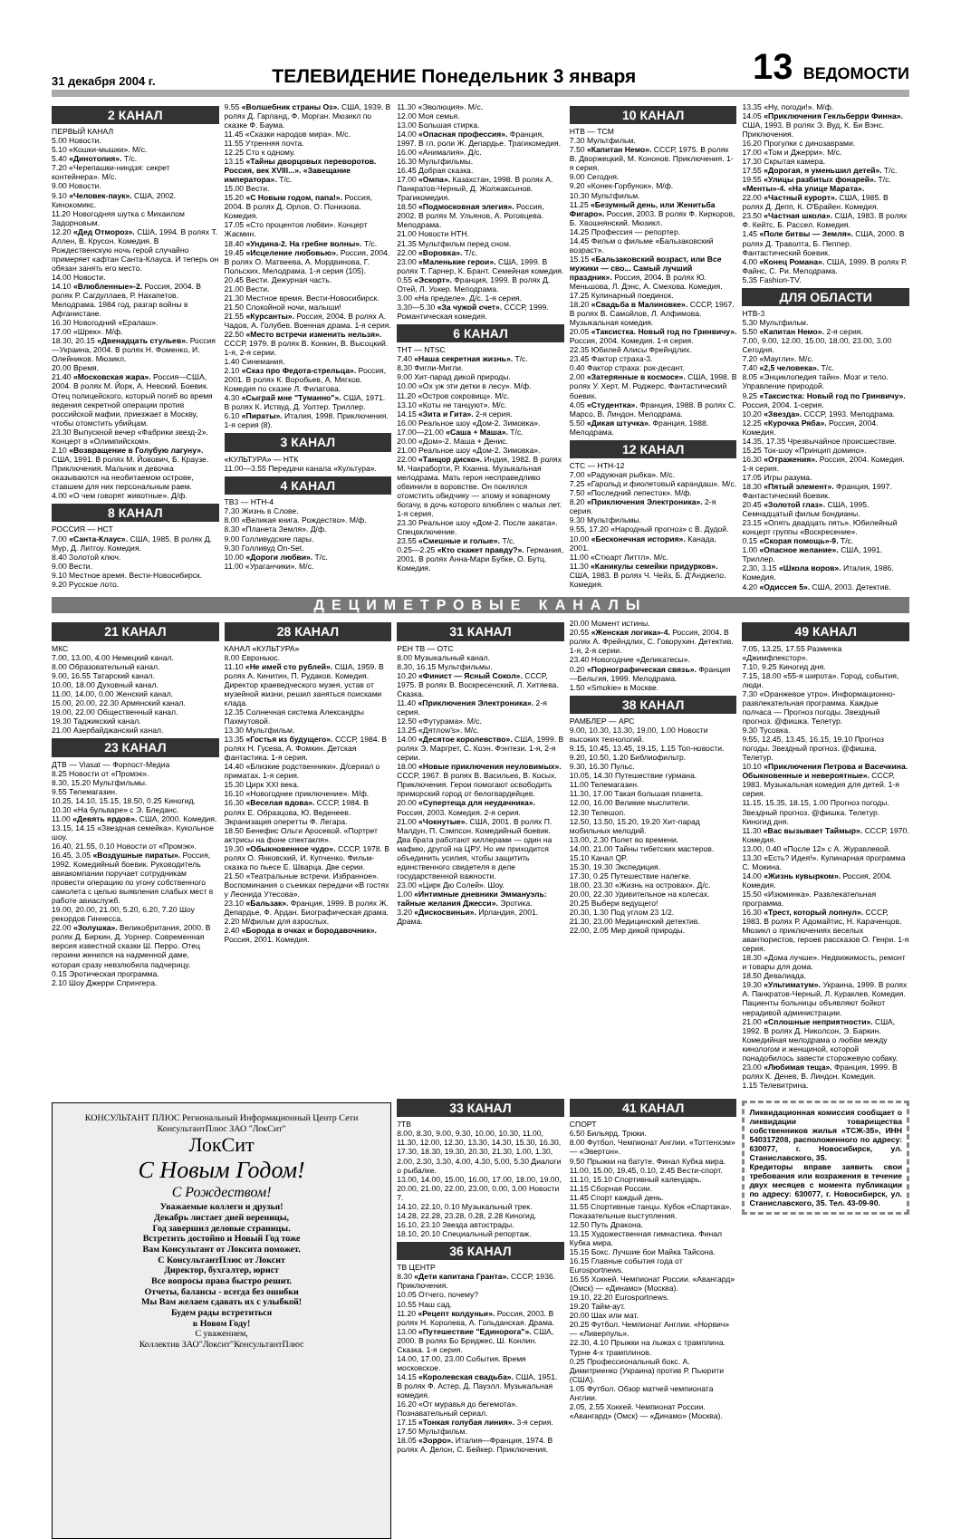31 декабря 2004 г. ТЕЛЕВИДЕНИЕ Понедельник 3 января 13 ВЕДОМОСТИ
2 КАНАЛ
ПЕРВЫЙ КАНАЛ
5.00 Новости.
5.10 «Кошки-мышки». М/с.
5.40 «Динотопия». Т/с.
7.20 «Черепашки-ниндзя: секрет контейнера». М/с.
9.00 Новости.
9.10 «Человек-паук». США, 2002. Кинокомикс.
11.20 Новогодняя шутка с Михаилом Задорновым.
12.20 «Дед Отмороз». США, 1994. В ролях Т. Аллен, В. Крусон. Комедия. В Рождественскую ночь герой случайно примеряет кафтан Санта-Клауса. И теперь он обязан занять его место.
14.00 Новости.
14.10 «Влюбленные»-2. Россия, 2004. В ролях Р. Сагдуллаев, Р. Нахапетов. Мелодрама. 1984 год, разгар войны в Афганистане.
16.30 Новогодний «Ералаш».
17.00 «Шрек». М/ф.
18.30, 20.15 «Двенадцать стульев». Россия—Украина, 2004. В ролях Н. Фоменко, И. Олейников. Мюзикл.
20.00 Время.
21.40 «Московская жара». Россия—США, 2004. В ролях М. Йорк, А. Невский. Боевик. Отец полицейского, который погиб во время ведения секретной операции против российской мафии, приезжает в Москву, чтобы отомстить убийцам.
23.30 Выпускной вечер «Фабрики звезд-2». Концерт в «Олимпийском».
2.10 «Возвращение в Голубую лагуну». США, 1991. В ролях М. Йовович, Б. Краузе. Приключения. Мальчик и девочка оказываются на необитаемом острове, ставшем для них персональным раем.
4.00 «О чем говорят животные». Д/ф.
8 КАНАЛ
РОССИЯ — НСТ
7.00 «Санта-Клаус». США, 1985. В ролях Д. Мур, Д. Литгоу. Комедия.
8.40 Золотой ключ.
9.00 Вести.
9.10 Местное время. Вести-Новосибирск.
9.20 Русское лото.
9.55 «Волшебник страны Оз». США, 1939. В ролях Д. Гарланд, Ф. Морган. Мюзикл по сказке Ф. Баума.
11.45 «Сказки народов мира». М/с.
11.55 Утренняя почта.
12.25 Сто к одному.
13.15 «Тайны дворцовых переворотов. Россия, век XVIII...». «Завещание императора». Т/с.
15.00 Вести.
15.20 «С Новым годом, папа!». Россия, 2004. В ролях Д. Орлов, О. Понизова. Комедия.
17.05 «Сто процентов любви». Концерт Жасмин.
18.40 «Ундина-2. На гребне волны». Т/с.
19.45 «Исцеление любовью». Россия, 2004. В ролях О. Матвеева, А. Мордвинова, Г. Польских. Мелодрама. 1-я серия (105).
20.45 Вести. Дежурная часть.
21.00 Вести.
21.30 Местное время. Вести-Новосибирск.
21.50 Спокойной ночи, малыши!
21.55 «Курсанты». Россия, 2004. В ролях А. Чадов, А. Голубев. Военная драма. 1-я серия.
22.50 «Место встречи изменить нельзя». СССР, 1979. В ролях В. Конкин, В. Высоцкий. 1-я, 2-я серии.
1.40 Синемания.
2.10 «Сказ про Федота-стрельца». Россия, 2001. В ролях К. Воробьев, А. Мягков. Комедия по сказке Л. Филатова.
4.30 «Сыграй мне "Туманно"». США, 1971. В ролях К. Иствуд, Д. Уолтер. Триллер.
6.10 «Пираты». Италия, 1998. Приключения. 1-я серия (8).
3 КАНАЛ
«КУЛЬТУРА» — НТК
11.00—3.55 Передачи канала «Культура».
4 КАНАЛ
ТВ3 — НТН-4
7.30 Жизнь в Слове.
8.00 «Великая книга. Рождество». М/ф.
8.30 «Планета Земля». Д/ф.
9.00 Голливудские пары.
9.30 Голливуд On-Set.
10.00 «Дороги любви». Т/с.
11.00 «Ураганчики». М/с.
11.30 «Эволюция». М/с.
12.00 Моя семья.
13.00 Большая стирка.
14.00 «Опасная профессия». Франция, 1997. В гл. роли Ж. Депардье. Трагикомедия.
16.00 «Анималия». Д/с.
16.30 Мультфильмы.
16.45 Добрая сказка.
17.00 «Омпа». Казахстан, 1998. В ролях А. Панкратов-Черный, Д. Жолжаксынов. Трагикомедия.
18.50 «Подмосковная элегия». Россия, 2002. В ролях М. Ульянов, А. Роговцева. Мелодрама.
21.00 Новости НТН.
21.35 Мультфильм перед сном.
22.00 «Воровка». Т/с.
23.00 «Маленькие герои». США, 1999. В ролях Т. Гарнер, К. Брант. Семейная комедия.
0.55 «Эскорт». Франция, 1999. В ролях Д. Отей, Л. Уокер. Мелодрама.
3.00 «На пределе». Д/с. 1-я серия.
3.30—5.30 «За чужой счет». СССР, 1999. Романтическая комедия.
6 КАНАЛ
ТНТ — NTSC
7.40 «Наша секретная жизнь». Т/с.
8.30 Фигли-Мигли.
9.00 Хит-парад дикой природы.
10.00 «Ох уж эти детки в лесу». М/ф.
11.20 «Остров сокровищ». М/с.
13.10 «Коты не танцуют». М/с.
14.15 «Зита и Гита». 2-я серия.
16.00 Реальное шоу «Дом-2. Зимовка».
17.00—21.00 «Саша + Маша». Т/с.
20.00 «Дом»-2. Маша + Денис.
21.00 Реальное шоу «Дом-2. Зимовка».
22.00 «Танцор диско». Индия, 1982. В ролях М. Чакраборти, Р. Кханна. Музыкальная мелодрама. Мать героя несправедливо обвинили в воровстве. Он поклялся отомстить обидчику — злому и коварному богачу, в дочь которого влюблен с малых лет. 1-я серия.
23.30 Реальное шоу «Дом-2. После заката». Спецвключение.
23.55 «Смешные и голые». Т/с.
0.25—2.25 «Кто скажет правду?». Германия, 2001. В ролях Анна-Мари Бубке, О. Бутц. Комедия.
10 КАНАЛ
НТВ — ТСМ
7.30 Мультфильм.
7.50 «Капитан Немо». СССР, 1975. В ролях В. Дворжецкий, М. Кононов. Приключения. 1-я серия.
9.00 Сегодня.
9.20 «Конек-Горбунок». М/ф.
10.30 Мультфильм.
11.25 «Безумный день, или Женитьба Фигаро». Россия, 2003. В ролях Ф. Киркоров, Б. Хвошнянский. Мюзикл.
14.25 Профессия — репортер.
14.45 Фильм о фильме «Бальзаковский возраст».
15.15 «Бальзаковский возраст, или Все мужики — сво... Самый лучший праздник». Россия, 2004. В ролях Ю. Меньшова, Л. Дэнс, А. Смехова. Комедия.
17.25 Кулинарный поединок.
18.20 «Свадьба в Малиновке». СССР, 1967. В ролях В. Самойлов, Л. Алфимова. Музыкальная комедия.
20.05 «Таксистка. Новый год по Гринвичу». Россия, 2004. Комедия. 1-я серия.
22.35 Юбилей Алисы Фрейндлих.
23.45 Фактор страха-3.
0.40 Фактор страха: рок-десант.
2.00 «Затерянные в космосе». США, 1998. В ролях У. Херт, М. Роджерс. Фантастический боевик.
4.05 «Студентка». Франция, 1988. В ролях С. Марсо, В. Линдон. Мелодрама.
5.50 «Дикая штучка». Франция, 1988. Мелодрама.
12 КАНАЛ
СТС — НТН-12
7.00 «Радужная рыбка». М/с.
7.25 «Гарольд и фиолетовый карандаш». М/с.
7.50 «Последний лепесток». М/ф.
8.20 «Приключения Электроника». 2-я серия.
9.30 Мультфильмы.
9.55, 17.20 «Народный прогноз» с В. Дудой.
10.00 «Бесконечная история». Канада, 2001.
11.00 «Стюарт Литтл». М/с.
11.30 «Каникулы семейки придурков». США, 1983. В ролях Ч. Чейз, Б. Д'Анджело. Комедия.
13.35 «Ну, погоди!». М/ф.
14.05 «Приключения Гекльберри Финна». США, 1993. В ролях Э. Вуд, К. Би Вэнс. Приключения.
16.20 Прогулки с динозаврами.
17.00 «Том и Джерри». М/с.
17.30 Скрытая камера.
17.55 «Дорогая, я уменьшил детей». Т/с.
19.55 «Улицы разбитых фонарей». Т/с. «Менты»-4. «На улице Марата».
22.00 «Частный курорт». США, 1985. В ролях Д. Депп, К. О'Брайен. Комедия.
23.50 «Частная школа». США, 1983. В ролях Ф. Кейтс, Б. Рассел. Комедия.
1.45 «Поле битвы — Земля». США, 2000. В ролях Д. Траволта, Б. Пеппер. Фантастический боевик.
4.00 «Конец Романа». США, 1999. В ролях Р. Файнс, С. Ри. Мелодрама.
5.35 Fashion-TV.
ДЛЯ ОБЛАСТИ
НТВ-3
5.30 Мультфильм.
5.50 «Капитан Немо». 2-я серия.
7.00, 9.00, 12.00, 15.00, 18.00, 23.00, 3.00 Сегодня.
7.20 «Маугли». М/с.
7.40 «2,5 человека». Т/с.
8.05 «Энциклопедия тайн». Мозг и тело. Управление природой.
9.25 «Таксистка: Новый год по Гринвичу». Россия, 2004. 1-серия.
10.20 «Звезда». СССР, 1993. Мелодрама.
12.25 «Курочка Ряба». Россия, 2004. Комедия.
14.35, 17.35 Чрезвычайное происшествие.
15.25 Ток-шоу «Принцип домино».
16.30 «Отражения». Россия, 2004. Комедия. 1-я серия.
17.05 Игры разума.
18.30 «Пятый элемент». Франция, 1997. Фантастический боевик.
20.45 «Золотой глаз». США, 1995. Семнадцатый фильм бондианы.
23.15 «Опять двадцать пять». Юбилейный концерт группы «Воскресение».
0.15 «Скорая помощь»-9. Т/с.
1.00 «Опасное желание». США, 1991. Триллер.
2.30, 3.15 «Школа воров». Италия, 1986. Комедия.
4.20 «Одиссея 5». США, 2003. Детектив.
ДЕЦИМЕТРОВЫЕ КАНАЛЫ
21 КАНАЛ
МКС
7.00, 13.00, 4.00 Немецкий канал.
8.00 Образовательный канал.
9.00, 16.55 Татарский канал.
10.00, 18.00 Духовный канал.
11.00, 14.00, 0.00 Женский канал.
15.00, 20.00, 22.30 Армянский канал.
19.00, 22.00 Общественный канал.
19.30 Таджикский канал.
21.00 Азербайджанский канал.
23 КАНАЛ
ДТВ — Viasat — Форпост-Медиа
8.25 Новости от «Промэк».
8.30, 15.20 Мультфильмы.
9.55 Телемагазин.
10.25, 14.10, 15.15, 18.50, 0.25 Киногид.
10.30 «На бульваре» с Э. Бледанс.
11.00 «Девять ярдов». США, 2000. Комедия.
13.15, 14.15 «Звездная семейка». Кукольное шоу.
16.40, 21.55, 0.10 Новости от «Промэк».
16.45, 3.05 «Воздушные пираты». Россия, 1992. Комедийный боевик. Руководитель авиакомпании поручает сотрудникам провести операцию по угону собственного самолета с целью выявления слабых мест в работе авиаслужб.
19.00, 20.00, 21.00, 5.20, 6.20, 7.20 Шоу рекордов Гиннесса.
22.00 «Золушка». Великобритания, 2000. В ролях Д. Биркин, Д. Уорнер. Современная версия известной сказки Ш. Перро. Отец героини женился на надменной даме, которая сразу невзлюбила падчерицу.
0.15 Эротическая программа.
2.10 Шоу Джерри Спрингера.
28 КАНАЛ
КАНАЛ «КУЛЬТУРА»
8.00 Евроньюс.
11.10 «Не имей сто рублей». США, 1959. В ролях А. Кинитин, П. Рудаков. Комедия. Директор краеведческого музея, устав от музейной жизни, решил заняться поисками клада.
12.35 Солнечная система Александры Пахмутовой.
13.30 Мультфильм.
13.35 «Гостья из будущего». СССР, 1984. В ролях Н. Гусева, А. Фомкин. Детская фантастика. 1-я серия.
14.40 «Близкие родственники». Д/сериал о приматах. 1-я серия.
15.30 Цирк XXI века.
16.10 «Новогоднее приключение». М/ф.
16.30 «Веселая вдова». СССР, 1984. В ролях Е. Образцова, Ю. Веденеев. Экранизация оперетты Ф. Легара.
18.50 Бенефис Ольги Аросевой. «Портрет актрисы на фоне спектакля».
19.30 «Обыкновенное чудо». СССР, 1978. В ролях О. Янковский, И. Купченко. Фильм-сказка по пьесе Е. Шварца. Две серии.
21.50 «Театральные встречи. Избранное». Воспоминания о съемках передачи «В гостях у Леонида Утесова».
23.10 «Бальзак». Франция, 1999. В ролях Ж. Депардье, Ф. Ардан. Биографическая драма.
2.20 М/фильм для взрослых.
2.40 «Борода в очках и бородавочник». Россия, 2001. Комедия.
31 КАНАЛ
РЕН ТВ — ОТС
8.00 Музыкальный канал.
8.30, 16.15 Мультфильмы.
10.20 «Финист — Ясный Сокол». СССР, 1975. В ролях В. Воскресенский, Л. Хитяева. Сказка.
11.40 «Приключения Электроника». 2-я серия.
12.50 «Футурама». М/с.
13.25 «Дятлоw's». М/с.
14.00 «Десятое королевство». США, 1999. В ролях Э. Маргрет, С. Коэн. Фэнтези. 1-я, 2-я серии.
18.00 «Новые приключения неуловимых». СССР, 1967. В ролях В. Васильев, В. Косых. Приключения. Герои помогают освободить приморский город от белогвардейцев.
20.00 «Супертеща для неудачника». Россия, 2003. Комедия. 2-я серия.
21.00 «Чокнутые». США, 2001. В ролях П. Малдун, П. Сэмпсон. Комедийный боевик. Два брата работают киллерами — один на мафию, другой на ЦРУ. Но им приходится объединить усилия, чтобы защитить единственного свидетеля в деле государственной важности.
23.00 «Цирк Дю Солей». Шоу.
1.00 «Интимные дневники Эммануэль: тайные желания Джесси». Эротика.
3.20 «Дискосвиньи». Ирландия, 2001. Драма.
20.00 Момент истины.
20.55 «Женская логика»-4. Россия, 2004. В ролях А. Фрейндлих, С. Говорухин. Детектив. 1-я, 2-я серии.
23.40 Новогодние «Деликатесы».
0.20 «Порнографическая связь». Франция—Бельгия, 1999. Мелодрама.
1.50 «Smokie» в Москве.
38 КАНАЛ
РАМБЛЕР — АРС
9.00, 10.30, 13.30, 19.00, 1.00 Новости высоких технологий.
9.15, 10.45, 13.45, 19.15, 1.15 Топ-новости.
9.20, 10.50, 1.20 Библиофильтр.
9.30, 16.30 Пульс.
10.05, 14.30 Путешествие гурмана.
11.00 Телемагазин.
11.30, 17.00 Такая большая планета.
12.00, 16.00 Великие мыслители.
12.30 Телешоп.
12.50, 13.50, 15.20, 19.20 Хит-парад мобильных мелодий.
13.00, 2.30 Полет во времени.
14.00, 21.00 Тайны тибетских мастеров.
15.10 Канал QP.
15.30, 19.30 Экспедиция.
17.30, 0.25 Путешествие налегке.
18.00, 23.30 «Жизнь на островах». Д/с.
20.00, 22.30 Удивительное на колесах.
20.25 Выбери ведущего!
20.30, 1.30 Под углом 23 1/2.
21.30, 23.00 Медицинский детектив.
22.00, 2.05 Мир дикой природы.
49 КАНАЛ
7.05, 13.25, 17.55 Разминка «Джимфлекстор».
7.10, 9.25 Киногид дня.
7.15, 18.00 «55-я широта». Город, события, люди.
7.30 «Оранжевое утро». Информационно-развлекательная программа. Каждые полчаса — Прогноз погоды. Звездный прогноз. @фишка. Телетур.
9.30 Тусовка.
9.55, 12.45, 13.45, 16.15, 19.10 Прогноз погоды. Звездный прогноз. @фишка. Телетур.
10.10 «Приключения Петрова и Васечкина. Обыкновенные и невероятные». СССР, 1983. Музыкальная комедия для детей. 1-я серия.
11.15, 15.35, 18.15, 1.00 Прогноз погоды. Звездный прогноз. @фишка. Телетур. Киногид дня.
11.30 «Вас вызывает Таймыр». СССР, 1970. Комедия.
13.00, 0.40 «После 12» с А. Журавлевой.
13.30 «Есть? Идея!». Кулинарная программа С. Мокина.
14.00 «Жизнь кувырком». Россия, 2004. Комедия.
15.50 «Изюминка». Развлекательная программа.
16.30 «Трест, который лопнул». СССР, 1983. В ролях Р. Адомайтис, Н. Караченцов. Мюзикл о приключениях веселых авантюристов, героев рассказов О. Генри. 1-я серия.
18.30 «Дома лучше». Недвижимость, ремонт и товары для дома.
18.50 Девалиада.
19.30 «Ультиматум». Украина, 1999. В ролях А. Панкратов-Черный, Л. Кураклев. Комедия. Пациенты больницы объявляют бойкот нерадивой администрации.
21.00 «Сплошные неприятности». США, 1992. В ролях Д. Николсон, Э. Баркин. Комедийная мелодрама о любви между кинологом и женщиной, которой понадобилось завести сторожевую собаку.
23.00 «Любимая теща». Франция, 1999. В ролях К. Денев, В. Линдон. Комедия.
1.15 Телевитрина.
КОНСУЛЬТАНТ ПЛЮС Региональный Информационный Центр Сети КонсультантПлюс ЗАО "ЛокСит"
ЛокСит
С Новым Годом!
С Рождеством!
Уважаемые коллеги и друзья!
Декабрь листает дней вереницы,
Год завершил деловые страницы.
Встретить достойно и Новый Год тоже
Вам Консультант от Локсита поможет.
С КонсультантПлюс от Локсит
Директор, бухгалтер, юрист
Все вопросы права быстро решит.
Отчеты, балансы - всегда без ошибки
Мы Вам желаем сдавать их с улыбкой!
Будем рады встретиться
в Новом Году!
С уважением,
Коллектив ЗАО"Локсит"КонсультантПлюс
33 КАНАЛ
7ТВ
8.00, 8.30, 9.00, 9.30, 10.00, 10.30, 11.00, 11.30, 12.00, 12.30, 13.30, 14.30, 15.30, 16.30, 17.30, 18.30, 19.30, 20.30, 21.30, 1.00, 1.30, 2.00, 2.30, 3.30, 4.00, 4.30, 5.00, 5.30 Диалоги о рыбалке.
13.00, 14.00, 15.00, 16.00, 17.00, 18.00, 19.00, 20.00, 21.00, 22.00, 23.00, 0.00, 3.00 Новости 7.
14.10, 22.10, 0.10 Музыкальный трек.
14.28, 22.28, 23.28, 0.28, 2.28 Киногид.
16.10, 23.10 Звезда автострады.
18.10, 20.10 Специальный репортаж.
36 КАНАЛ
ТВ ЦЕНТР
8.30 «Дети капитана Гранта». СССР, 1936. Приключения.
10.05 Отчего, почему?
10.55 Наш сад.
11.20 «Рецепт колдуньи». Россия, 2003. В ролях Н. Королева, А. Гольданская. Драма.
13.00 «Путешествие "Единорога"». США, 2000. В ролях Бо Бриджес, Ш. Конлин. Сказка. 1-я серия.
14.00, 17.00, 23.00 События. Время московское.
14.15 «Королевская свадьба». США, 1951. В ролях Ф. Астер, Д. Пауэлл. Музыкальная комедия.
16.20 «От муравья до бегемота». Познавательный сериал.
17.15 «Тонкая голубая линия». 3-я серия.
17.50 Мультфильм.
18.05 «Зорро». Италия—Франция, 1974. В ролях А. Делон, С. Бейкер. Приключения.
41 КАНАЛ
СПОРТ
6.50 Бильярд. Трюки.
8.00 Футбол. Чемпионат Англии. «Тоттенхэм» — «Эвертон».
9.50 Прыжки на батуте. Финал Кубка мира.
11.00, 15.00, 19.45, 0.10, 2.45 Вести-спорт.
11.10, 15.10 Спортивный календарь.
11.15 Сборная России.
11.45 Спорт каждый день.
11.55 Спортивные танцы. Кубок «Спартака». Показательные выступления.
12.50 Путь Дракона.
13.15 Художественная гимнастика. Финал Кубка мира.
15.15 Бокс. Лучшие бои Майка Тайсона.
16.15 Главные события года от Eurosportnews.
16.55 Хоккей. Чемпионат России. «Авангард» (Омск) — «Динамо» (Москва).
19.10, 22.20 Eurosportnews.
19.20 Тайм-аут.
20.00 Шах или мат.
20.25 Футбол. Чемпионат Англии. «Норвич» — «Ливерпуль».
22.30, 4.10 Прыжки на лыжах с трамплина. Турне 4-х трамплинов.
0.25 Профессиональный бокс. А. Димитриенко (Украина) против Р. Пьюрити (США).
1.05 Футбол. Обзор матчей чемпионата Англии.
2.05, 2.55 Хоккей. Чемпионат России. «Авангард» (Омск) — «Динамо» (Москва).
Ликвидационная комиссия сообщает о ликвидации товарищества собственников жилья «ТСЖ-35», ИНН 540317208, расположенного по адресу: 630077, г. Новосибирск, ул. Станиславского, 35.
Кредиторы вправе заявить свои требования или возражения в течение двух месяцев с момента публикации по адресу: 630077, г. Новосибирск, ул. Станиславского, 35. Тел. 43-09-90.